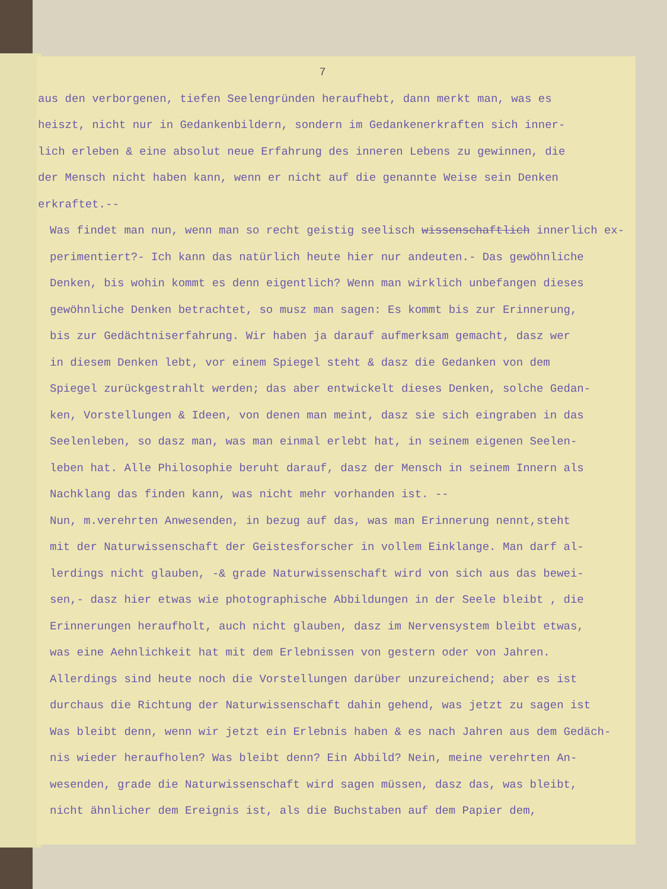7
aus den verborgenen, tiefen Seelengründen heraufhebt, dann merkt man, was es
heiszt, nicht nur in Gedankenbildern, sondern im Gedankenerkraften sich inner-
lich erleben & eine absolut neue Erfahrung des inneren Lebens zu gewinnen, die
der Mensch nicht haben kann, wenn er nicht auf die genannte Weise sein Denken
erkraftet.--
Was findet man nun, wenn man so recht geistig seelisch wissenschaftlich innerlich ex-
perimentiert?- Ich kann das natürlich heute hier nur andeuten.- Das gewöhnliche
Denken, bis wohin kommt es denn eigentlich? Wenn man wirklich unbefangen dieses
gewöhnliche Denken betrachtet, so musz man sagen: Es kommt bis zur Erinnerung,
bis zur Gedächtniserfahrung. Wir haben ja darauf aufmerksam gemacht, dasz wer
in diesem Denken lebt, vor einem Spiegel steht & dasz die Gedanken von dem
Spiegel zurückgestrahlt werden; das aber entwickelt dieses Denken, solche Gedan-
ken, Vorstellungen & Ideen, von denen man meint, dasz sie sich eingraben in das
Seelenleben, so dasz man, was man einmal erlebt hat, in seinem eigenen Seelen-
leben hat. Alle Philosophie beruht darauf, dasz der Mensch in seinem Innern als
Nachklang das finden kann, was nicht mehr vorhanden ist. --
Nun, m.verehrten Anwesenden, in bezug auf das, was man Erinnerung nennt,steht
mit der Naturwissenschaft der Geistesforscher in vollem Einklange. Man darf al-
lerdings nicht glauben, -& grade Naturwissenschaft wird von sich aus das bewei-
sen,- dasz hier etwas wie photographische Abbildungen in der Seele bleibt , die
Erinnerungen heraufholt, auch nicht glauben, dasz im Nervensystem bleibt etwas,
was eine Aehnlichkeit hat mit dem Erlebnissen von gestern oder von Jahren.
Allerdings sind heute noch die Vorstellungen darüber unzureichend; aber es ist
durchaus die Richtung der Naturwissenschaft dahin gehend, was jetzt zu sagen ist
Was bleibt denn, wenn wir jetzt ein Erlebnis haben & es nach Jahren aus dem Gedäch-
nis wieder heraufholen? Was bleibt denn? Ein Abbild? Nein, meine verehrten An-
wesenden, grade die Naturwissenschaft wird sagen müssen, dasz das, was bleibt,
nicht ähnlicher dem Ereignis ist, als die Buchstaben auf dem Papier dem,